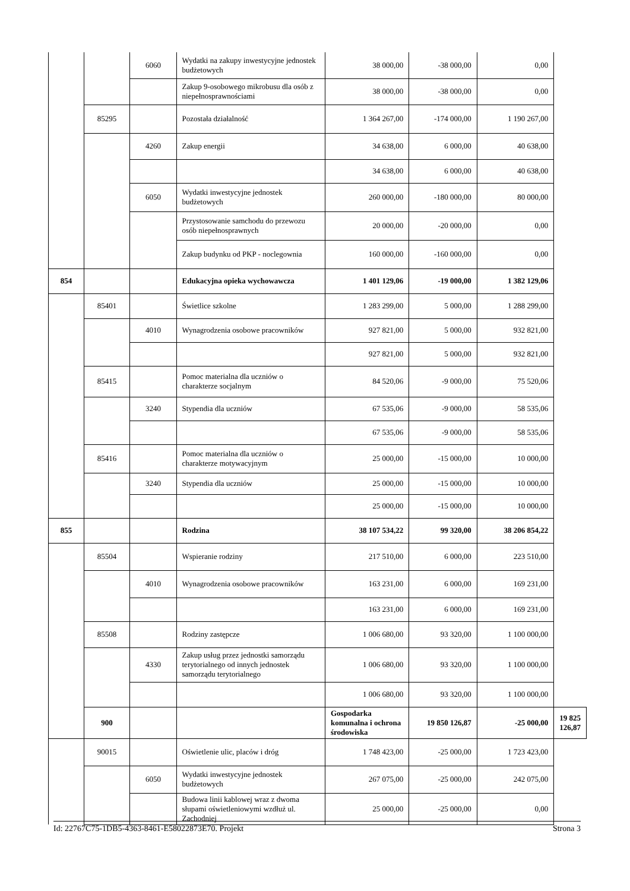| | | 6060 | Wydatki na zakupy inwestycyjne jednostek budżetowych | 38 000,00 | -38 000,00 | 0,00 | |
| | | | Zakup 9-osobowego mikrobusu dla osób z niepełnosprawnościami | 38 000,00 | -38 000,00 | 0,00 | |
| | 85295 | | Pozostała działalność | 1 364 267,00 | -174 000,00 | 1 190 267,00 | |
| | | 4260 | Zakup energii | 34 638,00 | 6 000,00 | 40 638,00 | |
| | | | | 34 638,00 | 6 000,00 | 40 638,00 | |
| | | 6050 | Wydatki inwestycyjne jednostek budżetowych | 260 000,00 | -180 000,00 | 80 000,00 | |
| | | | Przystosowanie samchodu do przewozu osób niepełnosprawnych | 20 000,00 | -20 000,00 | 0,00 | |
| | | | Zakup budynku od PKP - noclegownia | 160 000,00 | -160 000,00 | 0,00 | |
| 854 | | | Edukacyjna opieka wychowawcza | 1 401 129,06 | -19 000,00 | 1 382 129,06 | |
| | 85401 | | Świetlice szkolne | 1 283 299,00 | 5 000,00 | 1 288 299,00 | |
| | | 4010 | Wynagrodzenia osobowe pracowników | 927 821,00 | 5 000,00 | 932 821,00 | |
| | | | | 927 821,00 | 5 000,00 | 932 821,00 | |
| | 85415 | | Pomoc materialna dla uczniów o charakterze socjalnym | 84 520,06 | -9 000,00 | 75 520,06 | |
| | | 3240 | Stypendia dla uczniów | 67 535,06 | -9 000,00 | 58 535,06 | |
| | | | | 67 535,06 | -9 000,00 | 58 535,06 | |
| | 85416 | | Pomoc materialna dla uczniów o charakterze motywacyjnym | 25 000,00 | -15 000,00 | 10 000,00 | |
| | | 3240 | Stypendia dla uczniów | 25 000,00 | -15 000,00 | 10 000,00 | |
| | | | | 25 000,00 | -15 000,00 | 10 000,00 | |
| 855 | | | Rodzina | 38 107 534,22 | 99 320,00 | 38 206 854,22 | |
| | 85504 | | Wspieranie rodziny | 217 510,00 | 6 000,00 | 223 510,00 | |
| | | 4010 | Wynagrodzenia osobowe pracowników | 163 231,00 | 6 000,00 | 169 231,00 | |
| | | | | 163 231,00 | 6 000,00 | 169 231,00 | |
| | 85508 | | Rodziny zastępcze | 1 006 680,00 | 93 320,00 | 1 100 000,00 | |
| | | 4330 | Zakup usług przez jednostki samorządu terytorialnego od innych jednostek samorządu terytorialnego | 1 006 680,00 | 93 320,00 | 1 100 000,00 | |
| | | | | 1 006 680,00 | 93 320,00 | 1 100 000,00 | |
| | 900 | | | Gospodarka komunalna i ochrona środowiska | 19 850 126,87 | -25 000,00 | 19 825 126,87 |
| | 90015 | | Oświetlenie ulic, placów i dróg | 1 748 423,00 | -25 000,00 | 1 723 423,00 | |
| | | 6050 | Wydatki inwestycyjne jednostek budżetowych | 267 075,00 | -25 000,00 | 242 075,00 | |
| | | | Budowa linii kablowej wraz z dwoma słupami oświetleniowymi wzdłuż ul. Zachodniej | 25 000,00 | -25 000,00 | 0,00 | |
Id: 22767C75-1DB5-4363-8461-E58022873E70. Projekt Strona 3